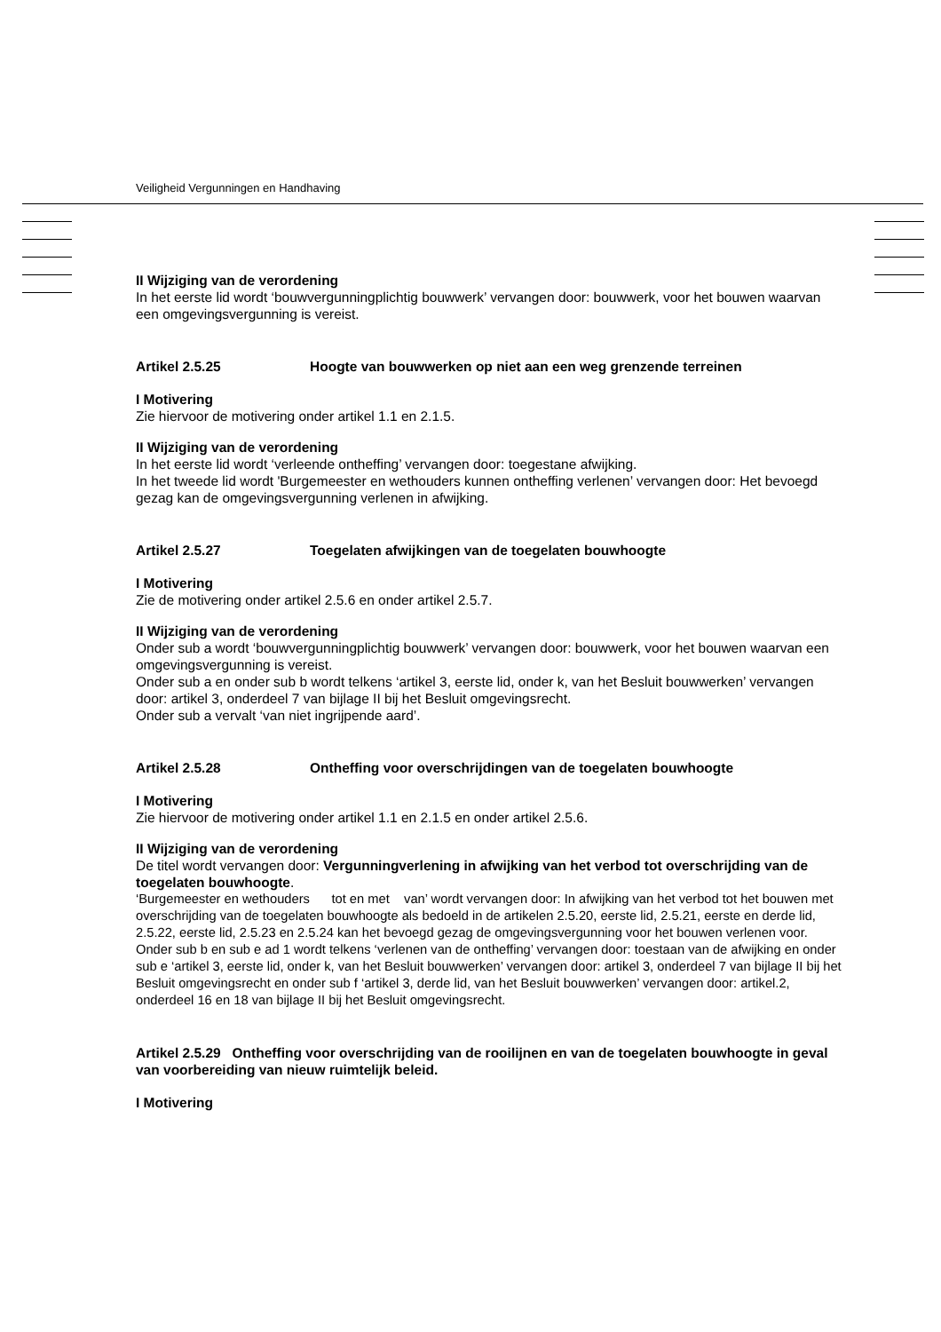Veiligheid Vergunningen en Handhaving
II Wijziging van de verordening
In het eerste lid wordt ‘bouwvergunningplichtig bouwwerk’ vervangen door: bouwwerk, voor het bouwen waarvan een omgevingsvergunning is vereist.
Artikel 2.5.25 Hoogte van bouwwerken op niet aan een weg grenzende terreinen
I Motivering
Zie hiervoor de motivering onder artikel 1.1 en 2.1.5.
II Wijziging van de verordening
In het eerste lid wordt ‘verleende ontheffing’ vervangen door: toegestane afwijking.
In het tweede lid wordt 'Burgemeester en wethouders kunnen ontheffing verlenen’ vervangen door: Het bevoegd gezag kan de omgevingsvergunning verlenen in afwijking.
Artikel 2.5.27 Toegelaten afwijkingen van de toegelaten bouwhoogte
I Motivering
Zie de motivering onder artikel 2.5.6 en onder artikel 2.5.7.
II Wijziging van de verordening
Onder sub a wordt ‘bouwvergunningplichtig bouwwerk’ vervangen door: bouwwerk, voor het bouwen waarvan een omgevingsvergunning is vereist.
Onder sub a en onder sub b wordt telkens ‘artikel 3, eerste lid, onder k, van het Besluit bouwwerken’ vervangen door: artikel 3, onderdeel 7 van bijlage II bij het Besluit omgevingsrecht.
Onder sub a vervalt ‘van niet ingrijpende aard’.
Artikel 2.5.28 Ontheffing voor overschrijdingen van de toegelaten bouwhoogte
I Motivering
Zie hiervoor de motivering onder artikel 1.1 en 2.1.5 en onder artikel 2.5.6.
II Wijziging van de verordening
De titel wordt vervangen door: Vergunningverlening in afwijking van het verbod tot overschrijding van de toegelaten bouwhoogte.
‘Burgemeester en wethouders tot en met van’ wordt vervangen door: In afwijking van het verbod tot het bouwen met overschrijding van de toegelaten bouwhoogte als bedoeld in de artikelen 2.5.20, eerste lid, 2.5.21, eerste en derde lid, 2.5.22, eerste lid, 2.5.23 en 2.5.24 kan het bevoegd gezag de omgevingsvergunning voor het bouwen verlenen voor.
Onder sub b en sub e ad 1 wordt telkens ‘verlenen van de ontheffing’ vervangen door: toestaan van de afwijking en onder sub e ‘artikel 3, eerste lid, onder k, van het Besluit bouwwerken’ vervangen door: artikel 3, onderdeel 7 van bijlage II bij het Besluit omgevingsrecht en onder sub f ‘artikel 3, derde lid, van het Besluit bouwwerken’ vervangen door: artikel.2, onderdeel 16 en 18 van bijlage II bij het Besluit omgevingsrecht.
Artikel 2.5.29 Ontheffing voor overschrijding van de rooilijnen en van de toegelaten bouwhoogte in geval van voorbereiding van nieuw ruimtelijk beleid.
I Motivering